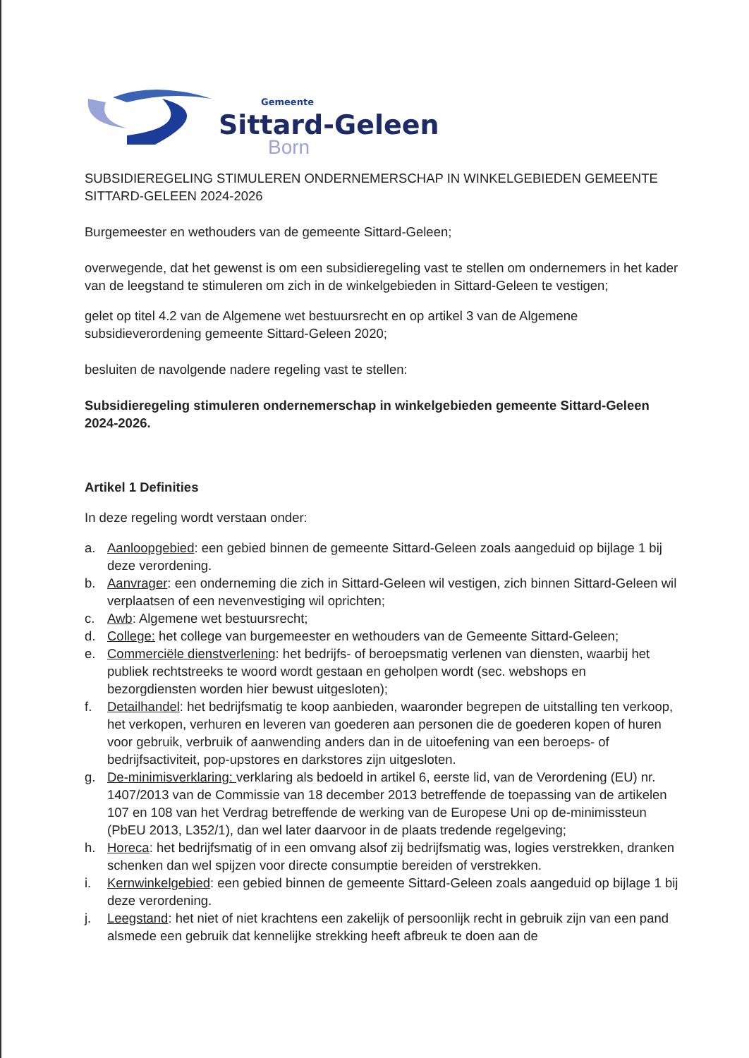Gemeente
Sittard-Geleen
Born
SUBSIDIEREGELING STIMULEREN ONDERNEMERSCHAP IN WINKELGEBIEDEN GEMEENTE SITTARD-GELEEN 2024-2026
Burgemeester en wethouders van de gemeente Sittard-Geleen;
overwegende, dat het gewenst is om een subsidieregeling vast te stellen om ondernemers in het kader van de leegstand te stimuleren om zich in de winkelgebieden in Sittard-Geleen te vestigen;
gelet op titel 4.2 van de Algemene wet bestuursrecht en op artikel 3 van de Algemene subsidieverordening gemeente Sittard-Geleen 2020;
besluiten de navolgende nadere regeling vast te stellen:
Subsidieregeling stimuleren ondernemerschap in winkelgebieden gemeente Sittard-Geleen 2024-2026.
Artikel 1 Definities
In deze regeling wordt verstaan onder:
a. Aanloopgebied: een gebied binnen de gemeente Sittard-Geleen zoals aangeduid op bijlage 1 bij deze verordening.
b. Aanvrager: een onderneming die zich in Sittard-Geleen wil vestigen, zich binnen Sittard-Geleen wil verplaatsen of een nevenvestiging wil oprichten;
c. Awb: Algemene wet bestuursrecht;
d. College: het college van burgemeester en wethouders van de Gemeente Sittard-Geleen;
e. Commerciële dienstverlening: het bedrijfs- of beroepsmatig verlenen van diensten, waarbij het publiek rechtstreeks te woord wordt gestaan en geholpen wordt (sec. webshops en bezorgdiensten worden hier bewust uitgesloten);
f. Detailhandel: het bedrijfsmatig te koop aanbieden, waaronder begrepen de uitstalling ten verkoop, het verkopen, verhuren en leveren van goederen aan personen die de goederen kopen of huren voor gebruik, verbruik of aanwending anders dan in de uitoefening van een beroeps- of bedrijfsactiviteit, pop-upstores en darkstores zijn uitgesloten.
g. De-minimisverklaring: verklaring als bedoeld in artikel 6, eerste lid, van de Verordening (EU) nr. 1407/2013 van de Commissie van 18 december 2013 betreffende de toepassing van de artikelen 107 en 108 van het Verdrag betreffende de werking van de Europese Uni op de-minimissteun (PbEU 2013, L352/1), dan wel later daarvoor in de plaats tredende regelgeving;
h. Horeca: het bedrijfsmatig of in een omvang alsof zij bedrijfsmatig was, logies verstrekken, dranken schenken dan wel spijzen voor directe consumptie bereiden of verstrekken.
i. Kernwinkelgebied: een gebied binnen de gemeente Sittard-Geleen zoals aangeduid op bijlage 1 bij deze verordening.
j. Leegstand: het niet of niet krachtens een zakelijk of persoonlijk recht in gebruik zijn van een pand alsmede een gebruik dat kennelijke strekking heeft afbreuk te doen aan de